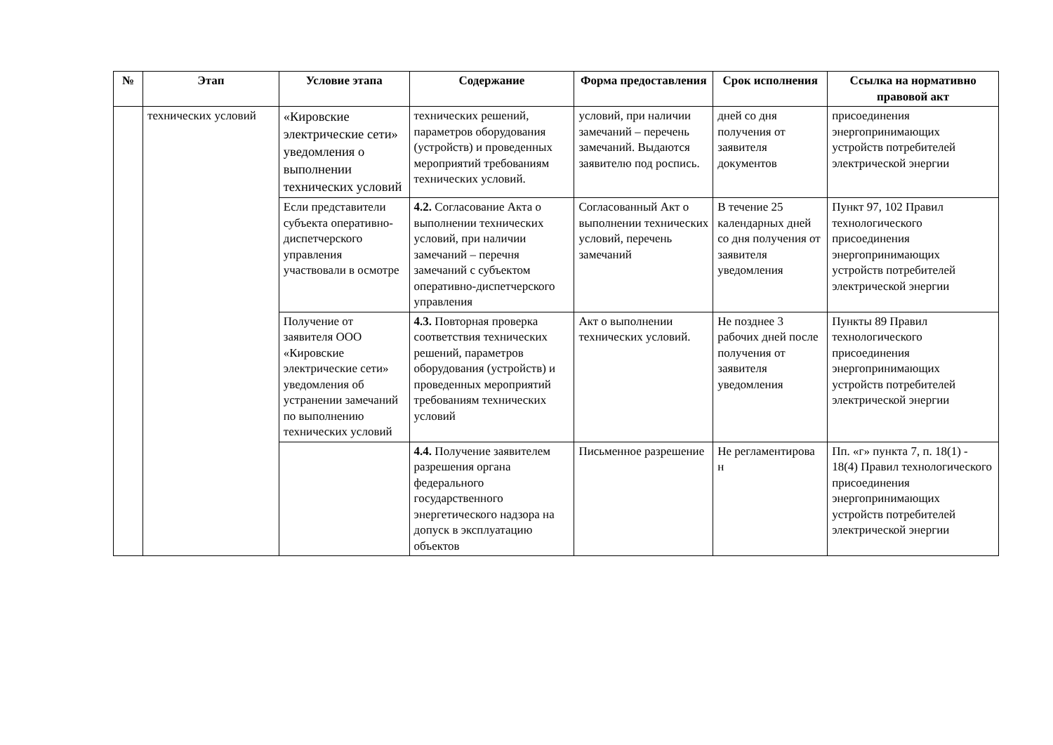| № | Этап | Условие этапа | Содержание | Форма предоставления | Срок исполнения | Ссылка на нормативно правовой акт |
| --- | --- | --- | --- | --- | --- | --- |
| | технических условий | «Кировские электрические сети» уведомления о выполнении технических условий | технических решений, параметров оборудования (устройств) и проведенных мероприятий требованиям технических условий. | условий, при наличии замечаний – перечень замечаний. Выдаются заявителю под роспись. | дней со дня получения от заявителя документов | присоединения энергопринимающих устройств потребителей электрической энергии |
| | | Если представители субъекта оперативно-диспетчерского управления участвовали в осмотре | 4.2. Согласование Акта о выполнении технических условий, при наличии замечаний – перечня замечаний с субъектом оперативно-диспетчерского управления | Согласованный Акт о выполнении технических условий, перечень замечаний | В течение 25 календарных дней со дня получения от заявителя уведомления | Пункт 97, 102 Правил технологического присоединения энергопринимающих устройств потребителей электрической энергии |
| | | Получение от заявителя ООО «Кировские электрические сети» уведомления об устранении замечаний по выполнению технических условий | 4.3. Повторная проверка соответствия технических решений, параметров оборудования (устройств) и проведенных мероприятий требованиям технических условий | Акт о выполнении технических условий. | Не позднее 3 рабочих дней после получения от заявителя уведомления | Пункты 89 Правил технологического присоединения энергопринимающих устройств потребителей электрической энергии |
| | | | 4.4. Получение заявителем разрешения органа федерального государственного энергетического надзора на допуск в эксплуатацию объектов | Письменное разрешение | Не регламентирова н | Пп. «г» пункта 7, п. 18(1) - 18(4) Правил технологического присоединения энергопринимающих устройств потребителей электрической энергии |